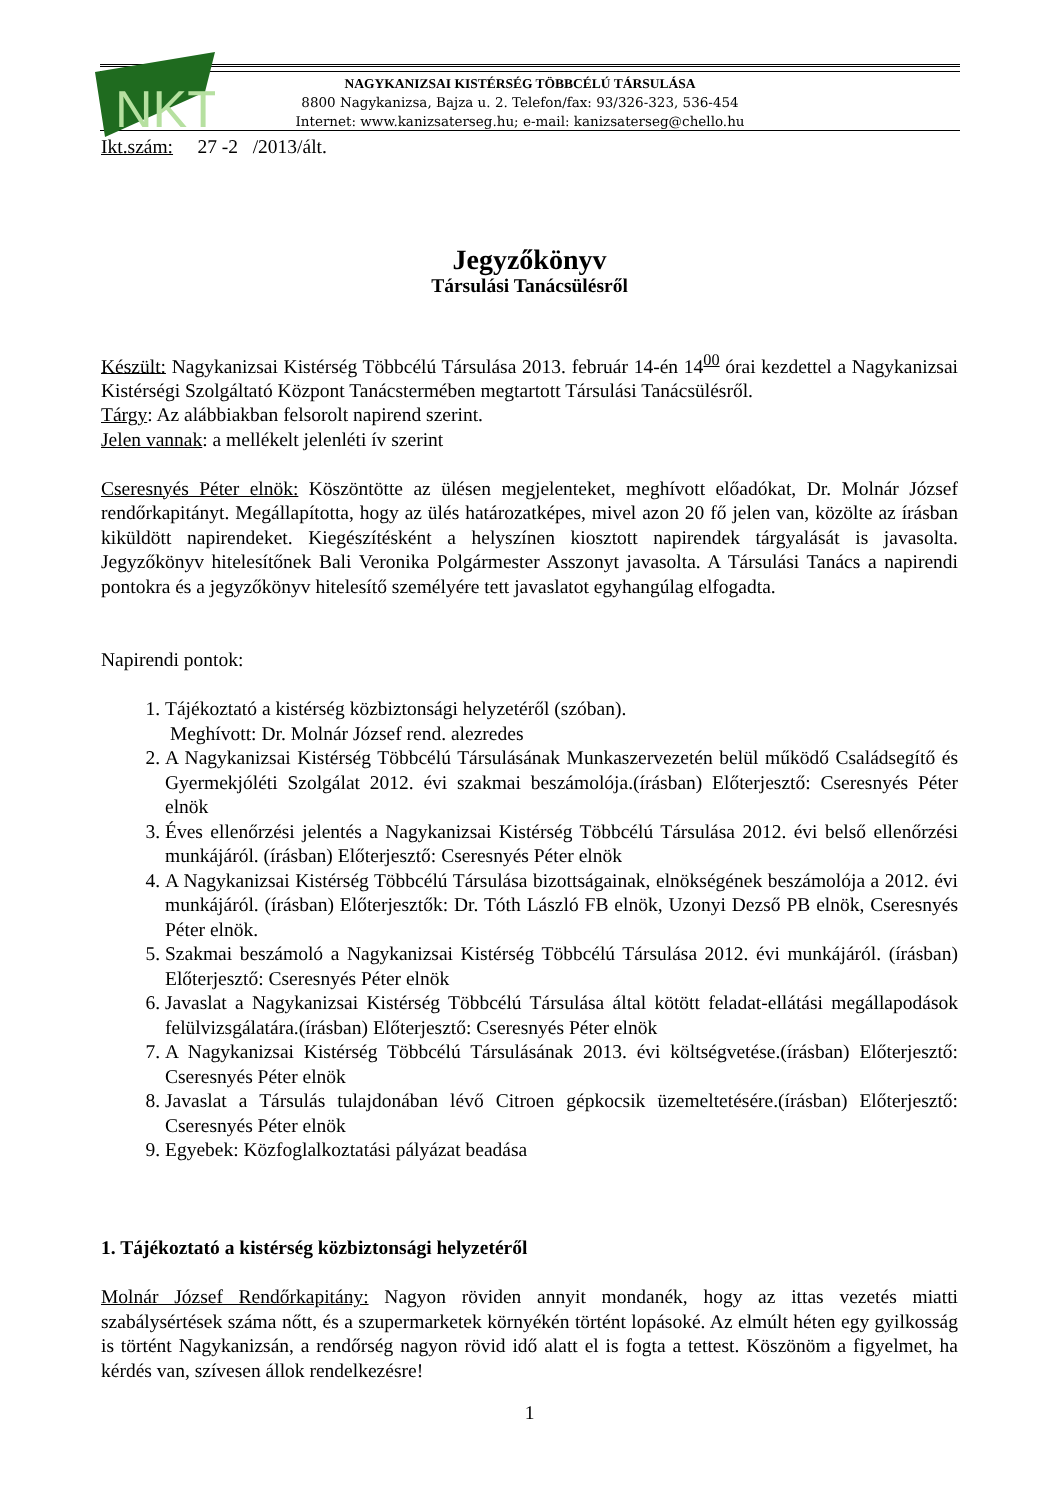NKT
NAGYKANIZSAI KISTÉRSÉG TÖBBCÉLÚ TÁRSULÁSA
8800 Nagykanizsa, Bajza u. 2. Telefon/fax: 93/326-323, 536-454
Internet: www.kanizsaterseg.hu; e-mail: kanizsaterseg@chello.hu
Ikt.szám: 27 -2 /2013/ált.
Jegyzőkönyv
Társulási Tanácsülésről
Készült: Nagykanizsai Kistérség Többcélú Társulása 2013. február 14-én 14<sup>00</sup> órai kezdettel a Nagykanizsai Kistérségi Szolgáltató Központ Tanácstermében megtartott Társulási Tanácsülésről.
Tárgy: Az alábbiakban felsorolt napirend szerint.
Jelen vannak: a mellékelt jelenléti ív szerint
Cseresnyés Péter elnök: Köszöntötte az ülésen megjelenteket, meghívott előadókat, Dr. Molnár József rendőrkapitányt. Megállapította, hogy az ülés határozatképes, mivel azon 20 fő jelen van, közölte az írásban kiküldött napirendeket. Kiegészítésként a helyszínen kiosztott napirendek tárgyalását is javasolta. Jegyzőkönyv hitelesítőnek Bali Veronika Polgármester Asszonyt javasolta. A Társulási Tanács a napirendi pontokra és a jegyzőkönyv hitelesítő személyére tett javaslatot egyhangúlag elfogadta.
Napirendi pontok:
1. Tájékoztató a kistérség közbiztonsági helyzetéről (szóban).
Meghívott: Dr. Molnár József rend. alezredes
2. A Nagykanizsai Kistérség Többcélú Társulásának Munkaszervezetén belül működő Családsegítő és Gyermekjóléti Szolgálat 2012. évi szakmai beszámolója.(írásban) Előterjesztő: Cseresnyés Péter elnök
3. Éves ellenőrzési jelentés a Nagykanizsai Kistérség Többcélú Társulása 2012. évi belső ellenőrzési munkájáról. (írásban) Előterjesztő: Cseresnyés Péter elnök
4. A Nagykanizsai Kistérség Többcélú Társulása bizottságainak, elnökségének beszámolója a 2012. évi munkájáról. (írásban) Előterjesztők: Dr. Tóth László FB elnök, Uzonyi Dezső PB elnök, Cseresnyés Péter elnök.
5. Szakmai beszámoló a Nagykanizsai Kistérség Többcélú Társulása 2012. évi munkájáról. (írásban) Előterjesztő: Cseresnyés Péter elnök
6. Javaslat a Nagykanizsai Kistérség Többcélú Társulása által kötött feladat-ellátási megállapodások felülvizsgálatára.(írásban) Előterjesztő: Cseresnyés Péter elnök
7. A Nagykanizsai Kistérség Többcélú Társulásának 2013. évi költségvetése.(írásban) Előterjesztő: Cseresnyés Péter elnök
8. Javaslat a Társulás tulajdonában lévő Citroen gépkocsik üzemeltetésére.(írásban) Előterjesztő: Cseresnyés Péter elnök
9. Egyebek: Közfoglalkoztatási pályázat beadása
1. Tájékoztató a kistérség közbiztonsági helyzetéről
Molnár József Rendőrkapitány: Nagyon röviden annyit mondanék, hogy az ittas vezetés miatti szabálysértések száma nőtt, és a szupermarketek környékén történt lopásoké. Az elmúlt héten egy gyilkosság is történt Nagykanizsán, a rendőrség nagyon rövid idő alatt el is fogta a tettest. Köszönöm a figyelmet, ha kérdés van, szívesen állok rendelkezésre!
1